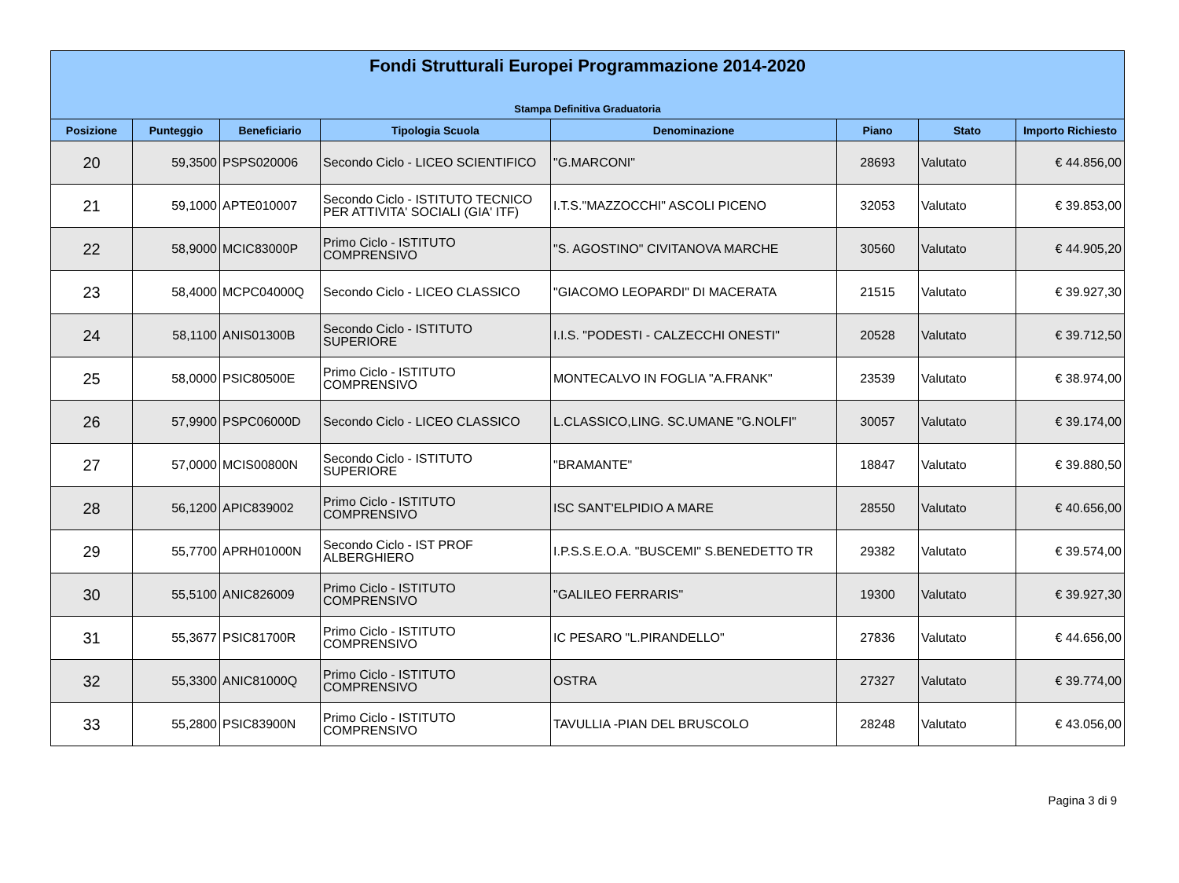| Fondi Strutturali Europei Programmazione 2014-2020 Stampa Definitiva Graduatoria | | | | | | | |
| Posizione | Punteggio | Beneficiario | Tipologia Scuola | Denominazione | Piano | Stato | Importo Richiesto |
| 20 | 59,3500 | PSPS020006 | Secondo Ciclo - LICEO SCIENTIFICO | "G.MARCONI" | 28693 | Valutato | € 44.856,00 |
| 21 | 59,1000 | APTE010007 | Secondo Ciclo - ISTITUTO TECNICO PER ATTIVITA' SOCIALI (GIA' ITF) | I.T.S."MAZZOCCHI" ASCOLI PICENO | 32053 | Valutato | € 39.853,00 |
| 22 | 58,9000 | MCIC83000P | Primo Ciclo - ISTITUTO COMPRENSIVO | "S. AGOSTINO" CIVITANOVA MARCHE | 30560 | Valutato | € 44.905,20 |
| 23 | 58,4000 | MCPC04000Q | Secondo Ciclo - LICEO CLASSICO | "GIACOMO LEOPARDI" DI MACERATA | 21515 | Valutato | € 39.927,30 |
| 24 | 58,1100 | ANIS01300B | Secondo Ciclo - ISTITUTO SUPERIORE | I.I.S. "PODESTI - CALZECCHI ONESTI" | 20528 | Valutato | € 39.712,50 |
| 25 | 58,0000 | PSIC80500E | Primo Ciclo - ISTITUTO COMPRENSIVO | MONTECALVO IN FOGLIA "A.FRANK" | 23539 | Valutato | € 38.974,00 |
| 26 | 57,9900 | PSPC06000D | Secondo Ciclo - LICEO CLASSICO | L.CLASSICO,LING. SC.UMANE "G.NOLFI" | 30057 | Valutato | € 39.174,00 |
| 27 | 57,0000 | MCIS00800N | Secondo Ciclo - ISTITUTO SUPERIORE | "BRAMANTE" | 18847 | Valutato | € 39.880,50 |
| 28 | 56,1200 | APIC839002 | Primo Ciclo - ISTITUTO COMPRENSIVO | ISC SANT'ELPIDIO A MARE | 28550 | Valutato | € 40.656,00 |
| 29 | 55,7700 | APRH01000N | Secondo Ciclo - IST PROF ALBERGHIERO | I.P.S.S.E.O.A. "BUSCEMI" S.BENEDETTO TR | 29382 | Valutato | € 39.574,00 |
| 30 | 55,5100 | ANIC826009 | Primo Ciclo - ISTITUTO COMPRENSIVO | "GALILEO FERRARIS" | 19300 | Valutato | € 39.927,30 |
| 31 | 55,3677 | PSIC81700R | Primo Ciclo - ISTITUTO COMPRENSIVO | IC PESARO "L.PIRANDELLO" | 27836 | Valutato | € 44.656,00 |
| 32 | 55,3300 | ANIC81000Q | Primo Ciclo - ISTITUTO COMPRENSIVO | OSTRA | 27327 | Valutato | € 39.774,00 |
| 33 | 55,2800 | PSIC83900N | Primo Ciclo - ISTITUTO COMPRENSIVO | TAVULLIA -PIAN DEL BRUSCOLO | 28248 | Valutato | € 43.056,00 |
Pagina 3 di 9